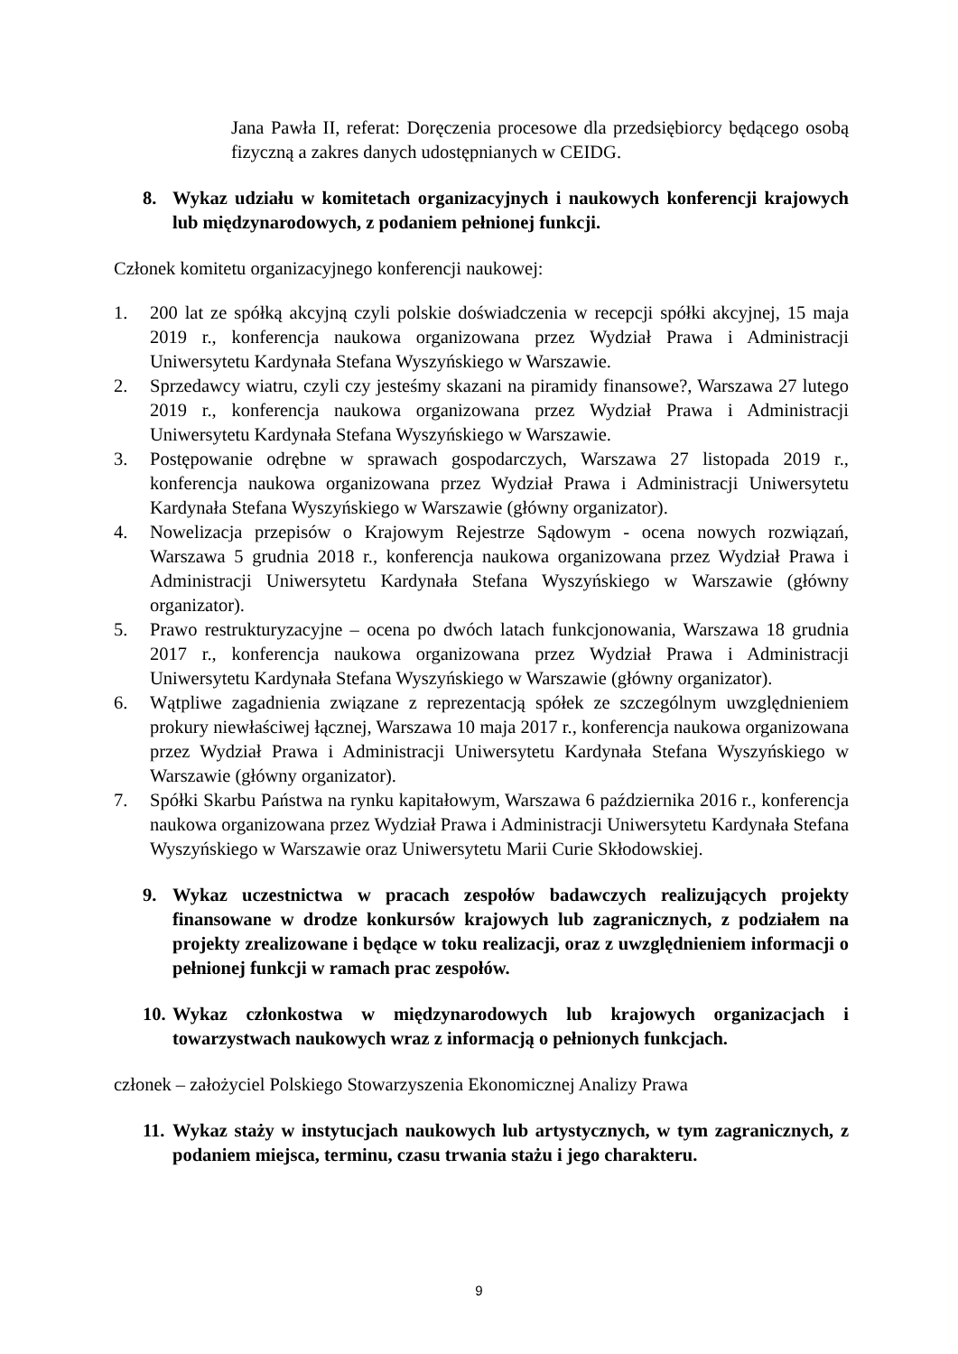Jana Pawła II, referat: Doręczenia procesowe dla przedsiębiorcy będącego osobą fizyczną a zakres danych udostępnianych w CEIDG.
8. Wykaz udziału w komitetach organizacyjnych i naukowych konferencji krajowych lub międzynarodowych, z podaniem pełnionej funkcji.
Członek komitetu organizacyjnego konferencji naukowej:
1. 200 lat ze spółką akcyjną czyli polskie doświadczenia w recepcji spółki akcyjnej, 15 maja 2019 r., konferencja naukowa organizowana przez Wydział Prawa i Administracji Uniwersytetu Kardynała Stefana Wyszyńskiego w Warszawie.
2. Sprzedawcy wiatru, czyli czy jesteśmy skazani na piramidy finansowe?, Warszawa 27 lutego 2019 r., konferencja naukowa organizowana przez Wydział Prawa i Administracji Uniwersytetu Kardynała Stefana Wyszyńskiego w Warszawie.
3. Postępowanie odrębne w sprawach gospodarczych, Warszawa 27 listopada 2019 r., konferencja naukowa organizowana przez Wydział Prawa i Administracji Uniwersytetu Kardynała Stefana Wyszyńskiego w Warszawie (główny organizator).
4. Nowelizacja przepisów o Krajowym Rejestrze Sądowym - ocena nowych rozwiązań, Warszawa 5 grudnia 2018 r., konferencja naukowa organizowana przez Wydział Prawa i Administracji Uniwersytetu Kardynała Stefana Wyszyńskiego w Warszawie (główny organizator).
5. Prawo restrukturyzacyjne – ocena po dwóch latach funkcjonowania, Warszawa 18 grudnia 2017 r., konferencja naukowa organizowana przez Wydział Prawa i Administracji Uniwersytetu Kardynała Stefana Wyszyńskiego w Warszawie (główny organizator).
6. Wątpliwe zagadnienia związane z reprezentacją spółek ze szczególnym uwzględnieniem prokury niewłaściwej łącznej, Warszawa 10 maja 2017 r., konferencja naukowa organizowana przez Wydział Prawa i Administracji Uniwersytetu Kardynała Stefana Wyszyńskiego w Warszawie (główny organizator).
7. Spółki Skarbu Państwa na rynku kapitałowym, Warszawa 6 października 2016 r., konferencja naukowa organizowana przez Wydział Prawa i Administracji Uniwersytetu Kardynała Stefana Wyszyńskiego w Warszawie oraz Uniwersytetu Marii Curie Skłodowskiej.
9. Wykaz uczestnictwa w pracach zespołów badawczych realizujących projekty finansowane w drodze konkursów krajowych lub zagranicznych, z podziałem na projekty zrealizowane i będące w toku realizacji, oraz z uwzględnieniem informacji o pełnionej funkcji w ramach prac zespołów.
10. Wykaz członkostwa w międzynarodowych lub krajowych organizacjach i towarzystwach naukowych wraz z informacją o pełnionych funkcjach.
członek – założyciel Polskiego Stowarzyszenia Ekonomicznej Analizy Prawa
11. Wykaz staży w instytucjach naukowych lub artystycznych, w tym zagranicznych, z podaniem miejsca, terminu, czasu trwania stażu i jego charakteru.
9